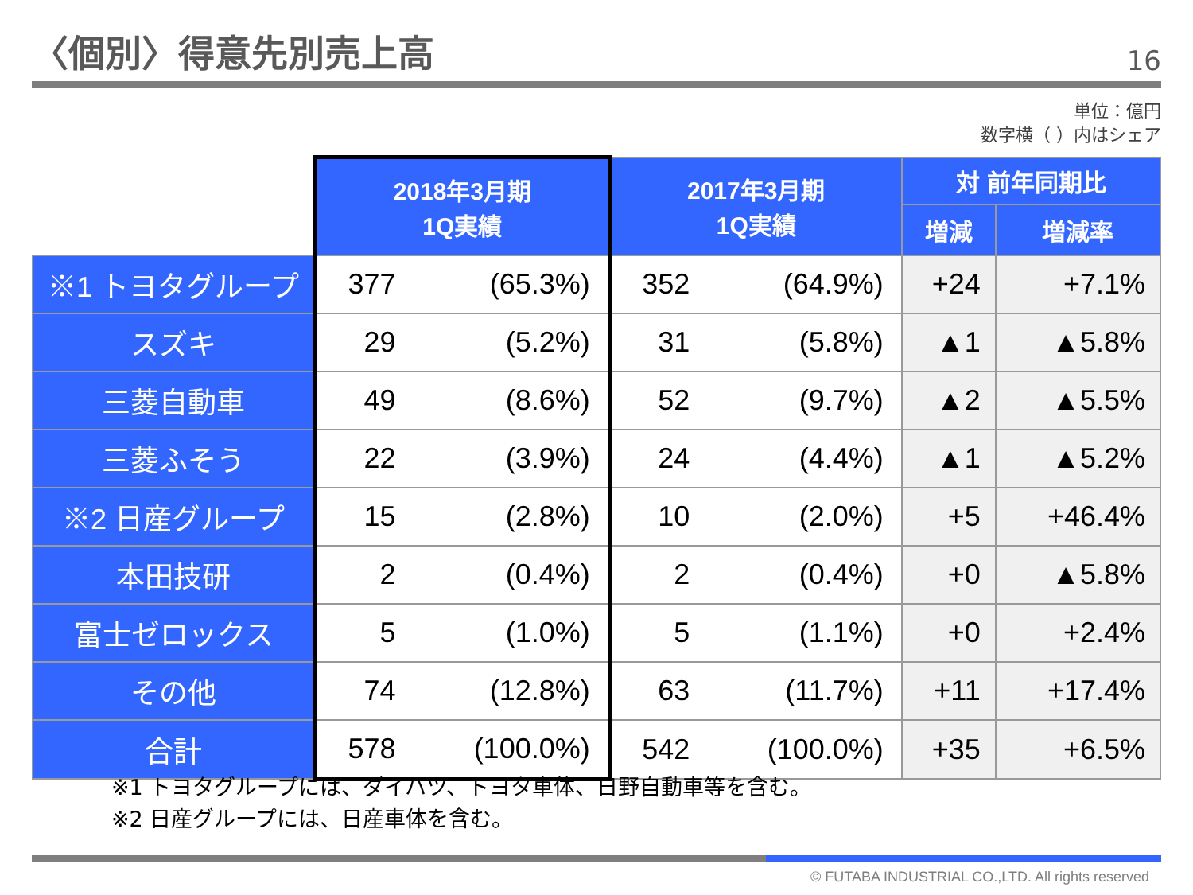〈個別〉得意先別売上高
16
単位：億円
数字横（ ）内はシェア
| | 2018年3月期 1Q実績 | | 2017年3月期 1Q実績 | | 対 前年同期比 | |
| | | | | | 増減 | 増減率 |
| ※1 トヨタグループ | 377 | (65.3%) | 352 | (64.9%) | +24 | +7.1% |
| スズキ | 29 | (5.2%) | 31 | (5.8%) | ▲1 | ▲5.8% |
| 三菱自動車 | 49 | (8.6%) | 52 | (9.7%) | ▲2 | ▲5.5% |
| 三菱ふそう | 22 | (3.9%) | 24 | (4.4%) | ▲1 | ▲5.2% |
| ※2 日産グループ | 15 | (2.8%) | 10 | (2.0%) | +5 | +46.4% |
| 本田技研 | 2 | (0.4%) | 2 | (0.4%) | +0 | ▲5.8% |
| 富士ゼロックス | 5 | (1.0%) | 5 | (1.1%) | +0 | +2.4% |
| その他 | 74 | (12.8%) | 63 | (11.7%) | +11 | +17.4% |
| 合計 | 578 | (100.0%) | 542 | (100.0%) | +35 | +6.5% |
※1 トヨタグループには、ダイハツ、トヨタ車体、日野自動車等を含む。
※2 日産グループには、日産車体を含む。
© FUTABA INDUSTRIAL CO.,LTD. All rights reserved